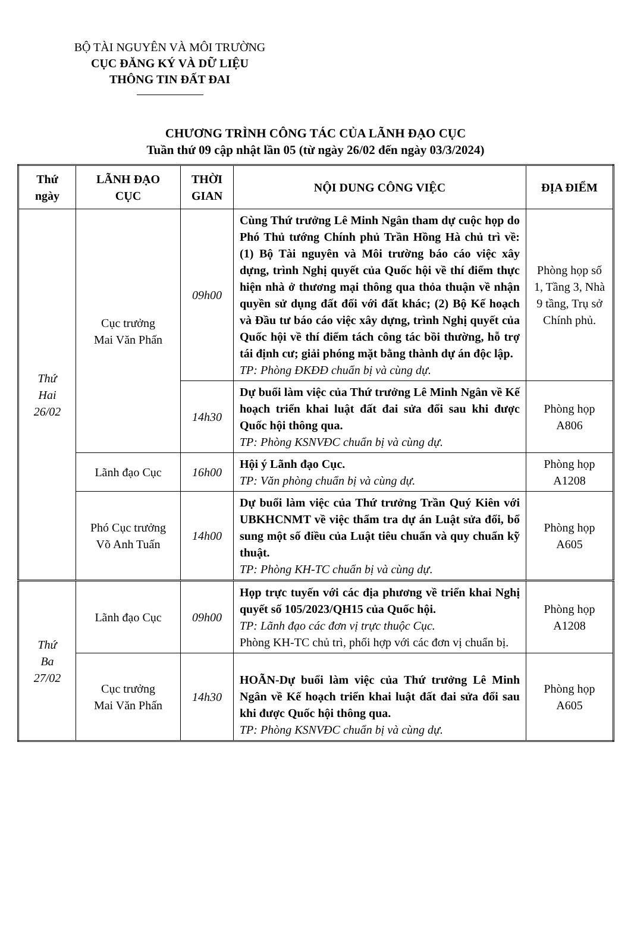BỘ TÀI NGUYÊN VÀ MÔI TRƯỜNG
CỤC ĐĂNG KÝ VÀ DỮ LIỆU
THÔNG TIN ĐẤT ĐAI
CHƯƠNG TRÌNH CÔNG TÁC CỦA LÃNH ĐẠO CỤC
Tuần thứ 09 cập nhật lần 05 (từ ngày 26/02 đến ngày 03/3/2024)
| Thứ ngày | LÃNH ĐẠO CỤC | THỜI GIAN | NỘI DUNG CÔNG VIỆC | ĐỊA ĐIỂM |
| --- | --- | --- | --- | --- |
| Thứ Hai 26/02 | Cục trưởng Mai Văn Phấn | 09h00 | Cùng Thứ trưởng Lê Minh Ngân tham dự cuộc họp do Phó Thủ tướng Chính phủ Trần Hồng Hà chủ trì về: (1) Bộ Tài nguyên và Môi trường báo cáo việc xây dựng, trình Nghị quyết của Quốc hội về thí điểm thực hiện nhà ở thương mại thông qua thỏa thuận về nhận quyền sử dụng đất đối với đất khác; (2) Bộ Kế hoạch và Đầu tư báo cáo việc xây dựng, trình Nghị quyết của Quốc hội về thí điểm tách công tác bồi thường, hỗ trợ tái định cư; giải phóng mặt bằng thành dự án độc lập. TP: Phòng ĐKĐĐ chuẩn bị và cùng dự. | Phòng họp số 1, Tầng 3, Nhà 9 tầng, Trụ sở Chính phủ. |
| | | 14h30 | Dự buổi làm việc của Thứ trưởng Lê Minh Ngân về Kế hoạch triển khai luật đất đai sửa đổi sau khi được Quốc hội thông qua. TP: Phòng KSNVĐC chuẩn bị và cùng dự. | Phòng họp A806 |
| | Lãnh đạo Cục | 16h00 | Hội ý Lãnh đạo Cục. TP: Văn phòng chuẩn bị và cùng dự. | Phòng họp A1208 |
| | Phó Cục trưởng Võ Anh Tuấn | 14h00 | Dự buổi làm việc của Thứ trưởng Trần Quý Kiên với UBKHCNMT về việc thẩm tra dự án Luật sửa đổi, bổ sung một số điều của Luật tiêu chuẩn và quy chuẩn kỹ thuật. TP: Phòng KH-TC chuẩn bị và cùng dự . | Phòng họp A605 |
| Thứ Ba 27/02 | Lãnh đạo Cục | 09h00 | Họp trực tuyến với các địa phương về triển khai Nghị quyết số 105/2023/QH15 của Quốc hội. TP: Lãnh đạo các đơn vị trực thuộc Cục. Phòng KH-TC chủ trì, phối hợp với các đơn vị chuẩn bị. | Phòng họp A1208 |
| | Cục trưởng Mai Văn Phấn | 14h30 | HOÃN-Dự buổi làm việc của Thứ trưởng Lê Minh Ngân về Kế hoạch triển khai luật đất đai sửa đổi sau khi được Quốc hội thông qua. TP: Phòng KSNVĐC chuẩn bị và cùng dự. | Phòng họp A605 |